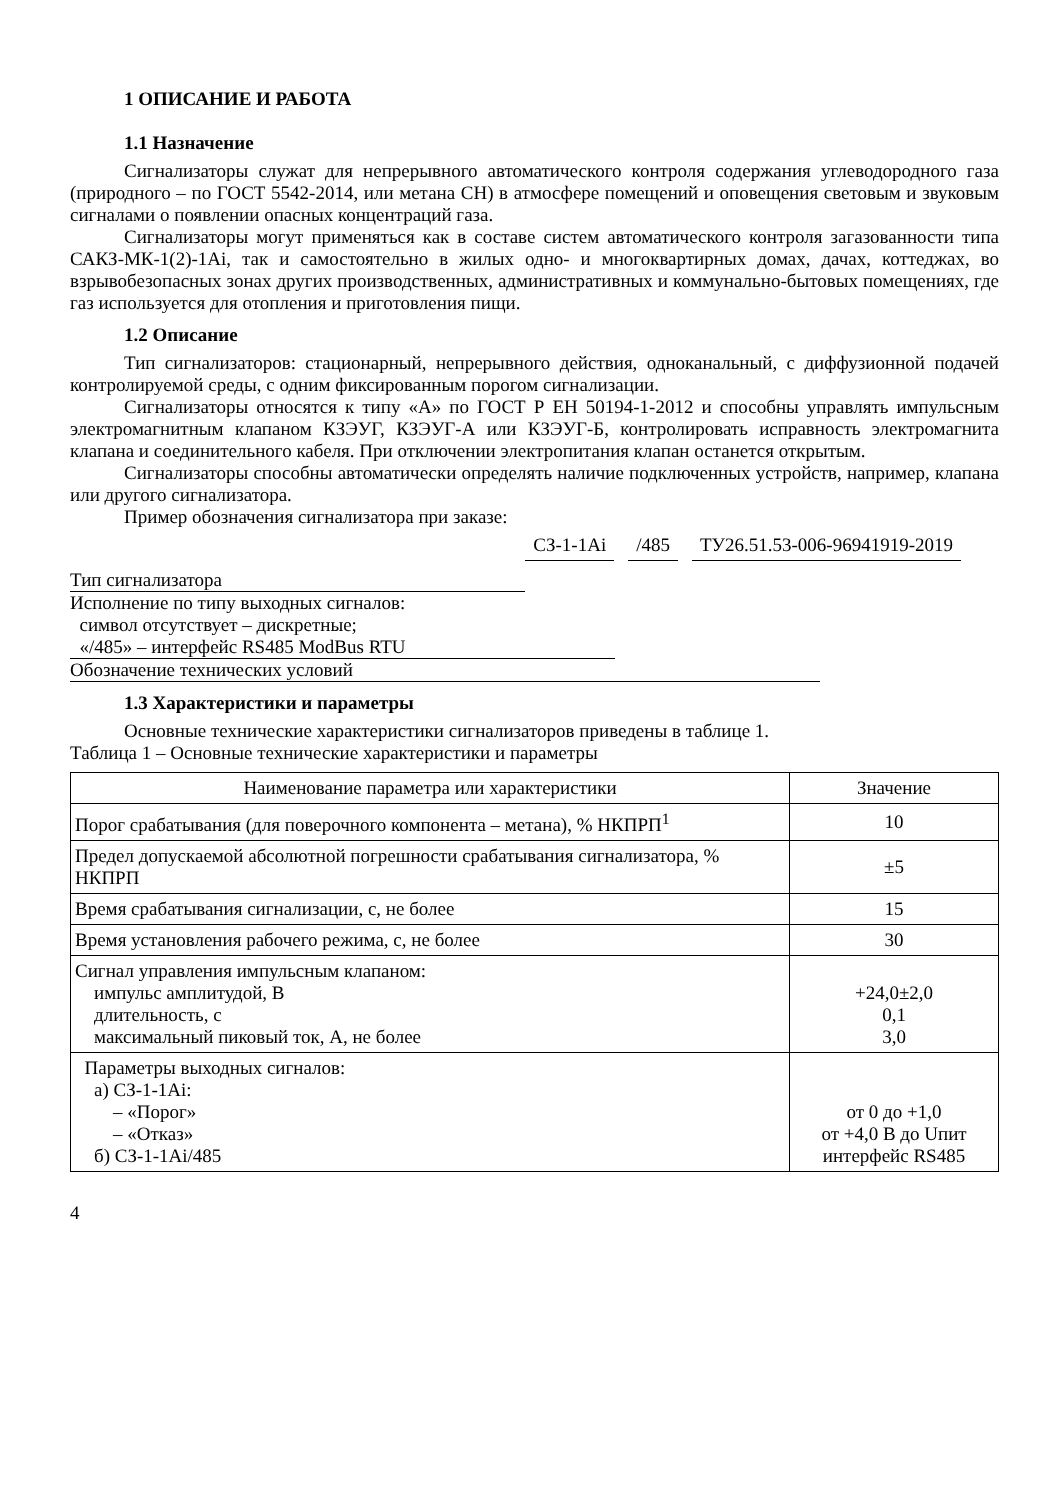1 ОПИСАНИЕ И РАБОТА
1.1 Назначение
Сигнализаторы служат для непрерывного автоматического контроля содержания углеводородного газа (природного – по ГОСТ 5542-2014, или метана CH) в атмосфере помещений и оповещения световым и звуковым сигналами о появлении опасных концентраций газа.
Сигнализаторы могут применяться как в составе систем автоматического контроля загазованности типа САКЗ-МК-1(2)-1Ai, так и самостоятельно в жилых одно- и многоквартирных домах, дачах, коттеджах, во взрывобезопасных зонах других производственных, административных и коммунально-бытовых помещениях, где газ используется для отопления и приготовления пищи.
1.2 Описание
Тип сигнализаторов: стационарный, непрерывного действия, одноканальный, с диффузионной подачей контролируемой среды, с одним фиксированным порогом сигнализации.
Сигнализаторы относятся к типу «А» по ГОСТ Р ЕН 50194-1-2012 и способны управлять импульсным электромагнитным клапаном КЗЭУГ, КЗЭУГ-А или КЗЭУГ-Б, контролировать исправность электромагнита клапана и соединительного кабеля. При отключении электропитания клапан останется открытым.
Сигнализаторы способны автоматически определять наличие подключенных устройств, например, клапана или другого сигнализатора.
Пример обозначения сигнализатора при заказе:
СЗ-1-1Ai /485 ТУ26.51.53-006-96941919-2019
Тип сигнализатора
Исполнение по типу выходных сигналов:
символ отсутствует – дискретные;
«/485» – интерфейс RS485 ModBus RTU
Обозначение технических условий
1.3 Характеристики и параметры
Основные технические характеристики сигнализаторов приведены в таблице 1.
Таблица 1 – Основные технические характеристики и параметры
| Наименование параметра или характеристики | Значение |
| --- | --- |
| Порог срабатывания (для поверочного компонента – метана), % НКПРП<sup>1</sup> | 10 |
| Предел допускаемой абсолютной погрешности срабатывания сигнализатора, % НКПРП | ±5 |
| Время срабатывания сигнализации, с, не более | 15 |
| Время установления рабочего режима, с, не более | 30 |
| Сигнал управления импульсным клапаном: импульс амплитудой, В длительность, с максимальный пиковый ток, А, не более | +24,0±2,0 0,1 3,0 |
| Параметры выходных сигналов: а) СЗ-1-1Ai: – «Порог» – «Отказ» б) СЗ-1-1Ai/485 | от 0 до +1,0 от +4,0 В до Uпит интерфейс RS485 |
4